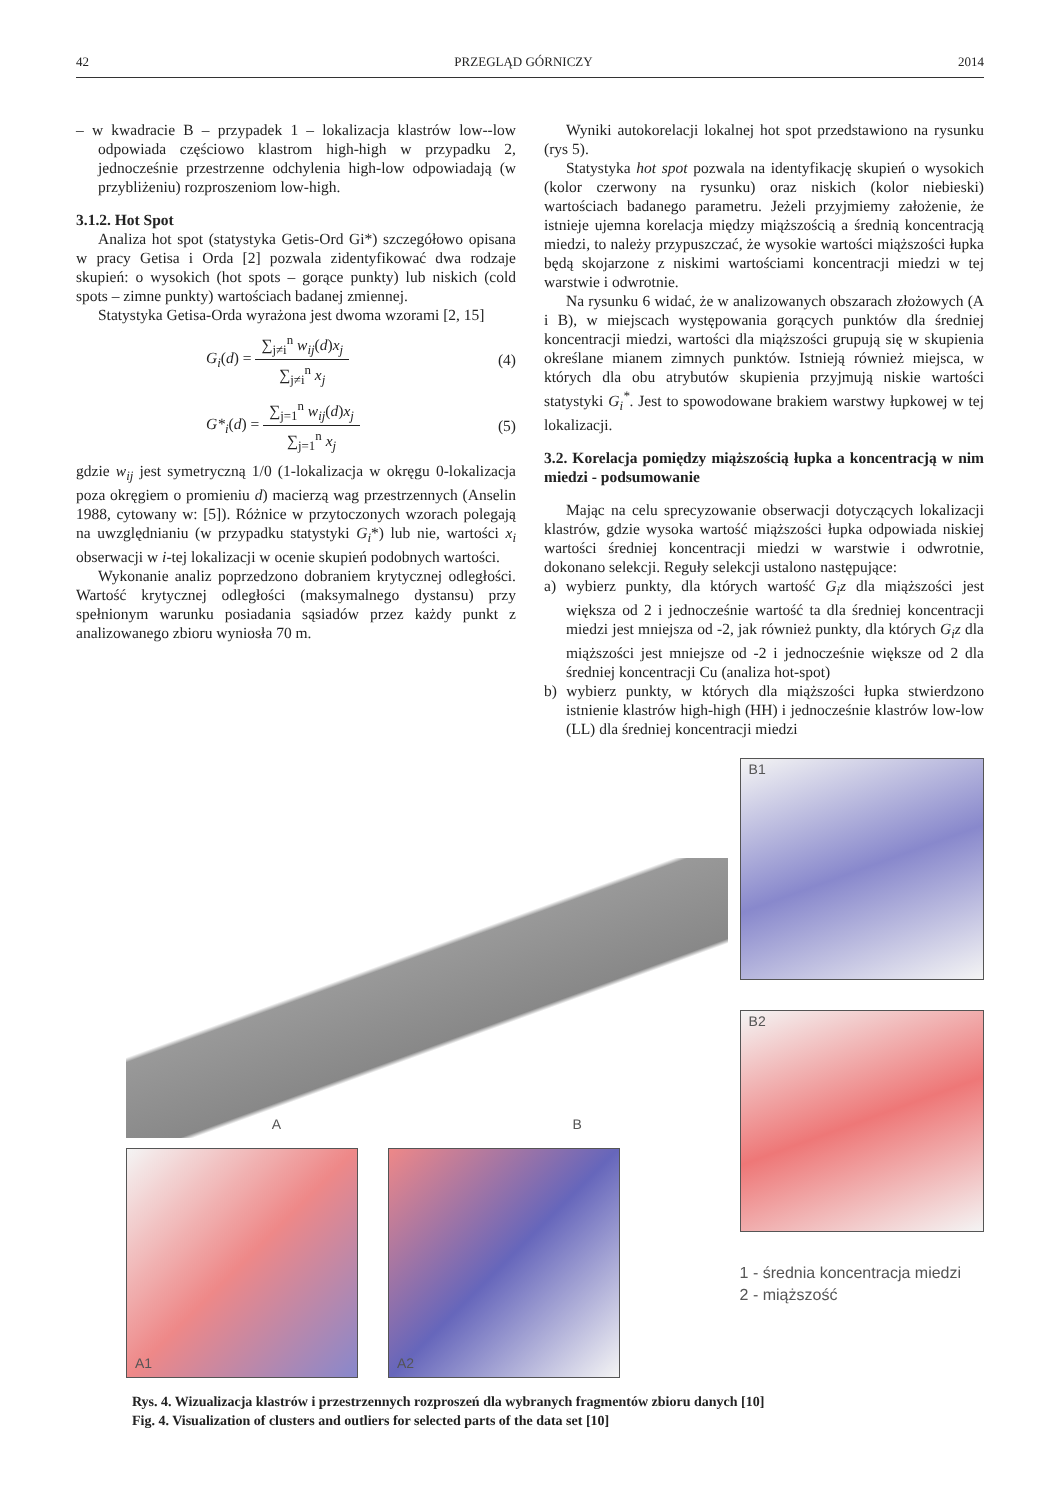42 PRZEGLĄD GÓRNICZY 2014
– w kwadracie B – przypadek 1 – lokalizacja klastrów low--low odpowiada częściowo klastrom high-high w przypadku 2, jednocześnie przestrzenne odchylenia high-low odpowiadają (w przybliżeniu) rozproszeniom low-high.
3.1.2. Hot Spot
Analiza hot spot (statystyka Getis-Ord Gi*) szczegółowo opisana w pracy Getisa i Orda [2] pozwala zidentyfikować dwa rodzaje skupień: o wysokich (hot spots – gorące punkty) lub niskich (cold spots – zimne punkty) wartościach badanej zmiennej.
Statystyka Getisa-Orda wyrażona jest dwoma wzorami [2, 15]
G<sub>i</sub>(d) = ∑<sub>j≠i</sub><sup>n</sup> w<sub>ij</sub>(d)x<sub>j</sub> ∑<sub>j≠i</sub><sup>n</sup> x<sub>j</sub> (4)
G*<sub>i</sub>(d) = ∑<sub>j=1</sub><sup>n</sup> w<sub>ij</sub>(d)x<sub>j</sub> ∑<sub>j=1</sub><sup>n</sup> x<sub>j</sub> (5)
gdzie w<sub>ij</sub> jest symetryczną 1/0 (1-lokalizacja w okręgu 0-lokalizacja poza okręgiem o promieniu d) macierzą wag przestrzennych (Anselin 1988, cytowany w: [5]). Różnice w przytoczonych wzorach polegają na uwzględnianiu (w przypadku statystyki G<sub>i</sub>*) lub nie, wartości x<sub>i</sub> obserwacji w i-tej lokalizacji w ocenie skupień podobnych wartości.
Wykonanie analiz poprzedzono dobraniem krytycznej odległości. Wartość krytycznej odległości (maksymalnego dystansu) przy spełnionym warunku posiadania sąsiadów przez każdy punkt z analizowanego zbioru wyniosła 70 m.
Wyniki autokorelacji lokalnej hot spot przedstawiono na rysunku (rys 5).
Statystyka hot spot pozwala na identyfikację skupień o wysokich (kolor czerwony na rysunku) oraz niskich (kolor niebieski) wartościach badanego parametru. Jeżeli przyjmiemy założenie, że istnieje ujemna korelacja między miąższością a średnią koncentracją miedzi, to należy przypuszczać, że wysokie wartości miąższości łupka będą skojarzone z niskimi wartościami koncentracji miedzi w tej warstwie i odwrotnie.
Na rysunku 6 widać, że w analizowanych obszarach złożowych (A i B), w miejscach występowania gorących punktów dla średniej koncentracji miedzi, wartości dla miąższości grupują się w skupienia określane mianem zimnych punktów. Istnieją również miejsca, w których dla obu atrybutów skupienia przyjmują niskie wartości statystyki G<sub>i</sub><sup>*</sup>. Jest to spowodowane brakiem warstwy łupkowej w tej lokalizacji.
3.2. Korelacja pomiędzy miąższością łupka a koncentracją w nim miedzi - podsumowanie
Mając na celu sprecyzowanie obserwacji dotyczących lokalizacji klastrów, gdzie wysoka wartość miąższości łupka odpowiada niskiej wartości średniej koncentracji miedzi w warstwie i odwrotnie, dokonano selekcji. Reguły selekcji ustalono następujące:
a) wybierz punkty, dla których wartość G<sub>i</sub>z dla miąższości jest większa od 2 i jednocześnie wartość ta dla średniej koncentracji miedzi jest mniejsza od -2, jak również punkty, dla których G<sub>i</sub>z dla miąższości jest mniejsze od -2 i jednocześnie większe od 2 dla średniej koncentracji Cu (analiza hot-spot)
b) wybierz punkty, w których dla miąższości łupka stwierdzono istnienie klastrów high-high (HH) i jednocześnie klastrów low-low (LL) dla średniej koncentracji miedzi
A B
A1
A2
B1
B2
1 - średnia koncentracja miedzi
2 - miąższość
Rys. 4. Wizualizacja klastrów i przestrzennych rozproszeń dla wybranych fragmentów zbioru danych [10]
Fig. 4. Visualization of clusters and outliers for selected parts of the data set [10]